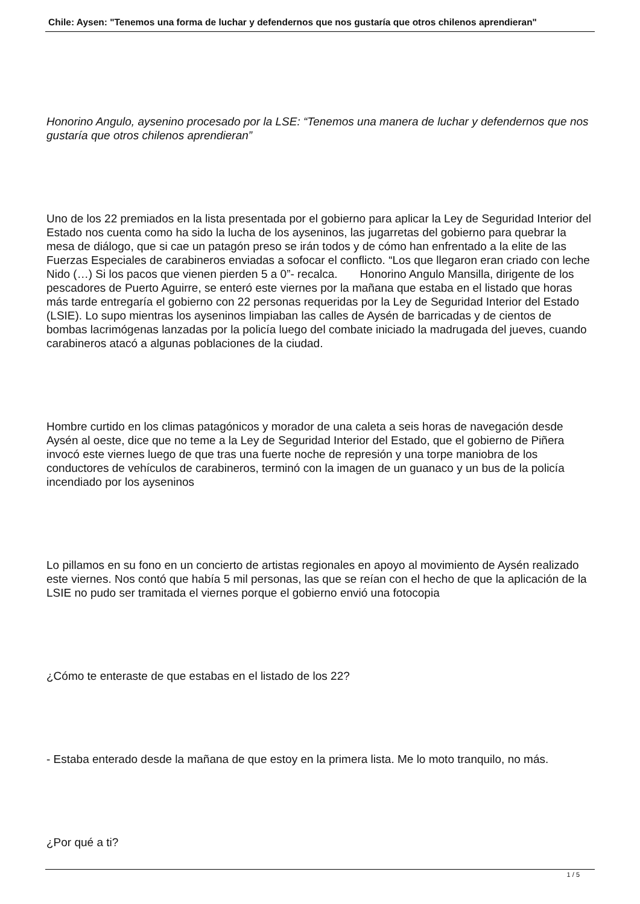Chile: Aysen: "Tenemos una forma de luchar y defendernos que nos gustaría que otros chilenos aprendieran"
Honorino Angulo, aysenino procesado por la LSE: “Tenemos una manera de luchar y defendernos que nos gustaría que otros chilenos aprendieran”
Uno de los 22 premiados en la lista presentada por el gobierno para aplicar la Ley de Seguridad Interior del Estado nos cuenta como ha sido la lucha de los ayseninos, las jugarretas del gobierno para quebrar la mesa de diálogo, que si cae un patagón preso se irán todos y de cómo han enfrentado a la elite de las Fuerzas Especiales de carabineros enviadas a sofocar el conflicto. “Los que llegaron eran criado con leche Nido (…) Si los pacos que vienen pierden 5 a 0”- recalca. Honorino Angulo Mansilla, dirigente de los pescadores de Puerto Aguirre, se enteró este viernes por la mañana que estaba en el listado que horas más tarde entregaría el gobierno con 22 personas requeridas por la Ley de Seguridad Interior del Estado (LSIE). Lo supo mientras los ayseninos limpiaban las calles de Aysén de barricadas y de cientos de bombas lacrimógenas lanzadas por la policía luego del combate iniciado la madrugada del jueves, cuando carabineros atacó a algunas poblaciones de la ciudad.
Hombre curtido en los climas patagónicos y morador de una caleta a seis horas de navegación desde Aysén al oeste, dice que no teme a la Ley de Seguridad Interior del Estado, que el gobierno de Piñera invocó este viernes luego de que tras una fuerte noche de represión y una torpe maniobra de los conductores de vehículos de carabineros, terminó con la imagen de un guanaco y un bus de la policía incendiado por los ayseninos
Lo pillamos en su fono en un concierto de artistas regionales en apoyo al movimiento de Aysén realizado este viernes. Nos contó que había 5 mil personas, las que se reían con el hecho de que la aplicación de la LSIE no pudo ser tramitada el viernes porque el gobierno envió una fotocopia
¿Cómo te enteraste de que estabas en el listado de los 22?
- Estaba enterado desde la mañana de que estoy en la primera lista. Me lo moto tranquilo, no más.
¿Por qué a ti?
1 / 5